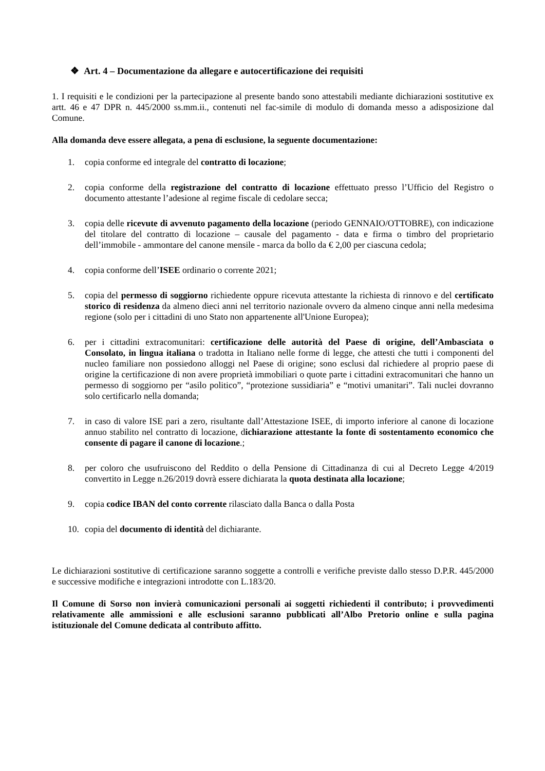❖ Art. 4 – Documentazione da allegare e autocertificazione dei requisiti
1. I requisiti e le condizioni per la partecipazione al presente bando sono attestabili mediante dichiarazioni sostitutive ex artt. 46 e 47 DPR n. 445/2000 ss.mm.ii., contenuti nel fac-simile di modulo di domanda messo a adisposizione dal Comune.
Alla domanda deve essere allegata, a pena di esclusione, la seguente documentazione:
1. copia conforme ed integrale del contratto di locazione;
2. copia conforme della registrazione del contratto di locazione effettuato presso l’Ufficio del Registro o documento attestante l’adesione al regime fiscale di cedolare secca;
3. copia delle ricevute di avvenuto pagamento della locazione (periodo GENNAIO/OTTOBRE), con indicazione del titolare del contratto di locazione – causale del pagamento - data e firma o timbro del proprietario dell’immobile - ammontare del canone mensile - marca da bollo da € 2,00 per ciascuna cedola;
4. copia conforme dell’ISEE ordinario o corrente 2021;
5. copia del permesso di soggiorno richiedente oppure ricevuta attestante la richiesta di rinnovo e del certificato storico di residenza da almeno dieci anni nel territorio nazionale ovvero da almeno cinque anni nella medesima regione (solo per i cittadini di uno Stato non appartenente all'Unione Europea);
6. per i cittadini extracomunitari: certificazione delle autorità del Paese di origine, dell’Ambasciata o Consolato, in lingua italiana o tradotta in Italiano nelle forme di legge, che attesti che tutti i componenti del nucleo familiare non possiedono alloggi nel Paese di origine; sono esclusi dal richiedere al proprio paese di origine la certificazione di non avere proprietà immobiliari o quote parte i cittadini extracomunitari che hanno un permesso di soggiorno per “asilo politico”, “protezione sussidiaria” e “motivi umanitari”. Tali nuclei dovranno solo certificarlo nella domanda;
7. in caso di valore ISE pari a zero, risultante dall’Attestazione ISEE, di importo inferiore al canone di locazione annuo stabilito nel contratto di locazione, dichiarazione attestante la fonte di sostentamento economico che consente di pagare il canone di locazione.;
8. per coloro che usufruiscono del Reddito o della Pensione di Cittadinanza di cui al Decreto Legge 4/2019 convertito in Legge n.26/2019 dovrà essere dichiarata la quota destinata alla locazione;
9. copia codice IBAN del conto corrente rilasciato dalla Banca o dalla Posta
10. copia del documento di identità del dichiarante.
Le dichiarazioni sostitutive di certificazione saranno soggette a controlli e verifiche previste dallo stesso D.P.R. 445/2000 e successive modifiche e integrazioni introdotte con L.183/20.
Il Comune di Sorso non invierà comunicazioni personali ai soggetti richiedenti il contributo; i provvedimenti relativamente alle ammissioni e alle esclusioni saranno pubblicati all’Albo Pretorio online e sulla pagina istituzionale del Comune dedicata al contributo affitto.